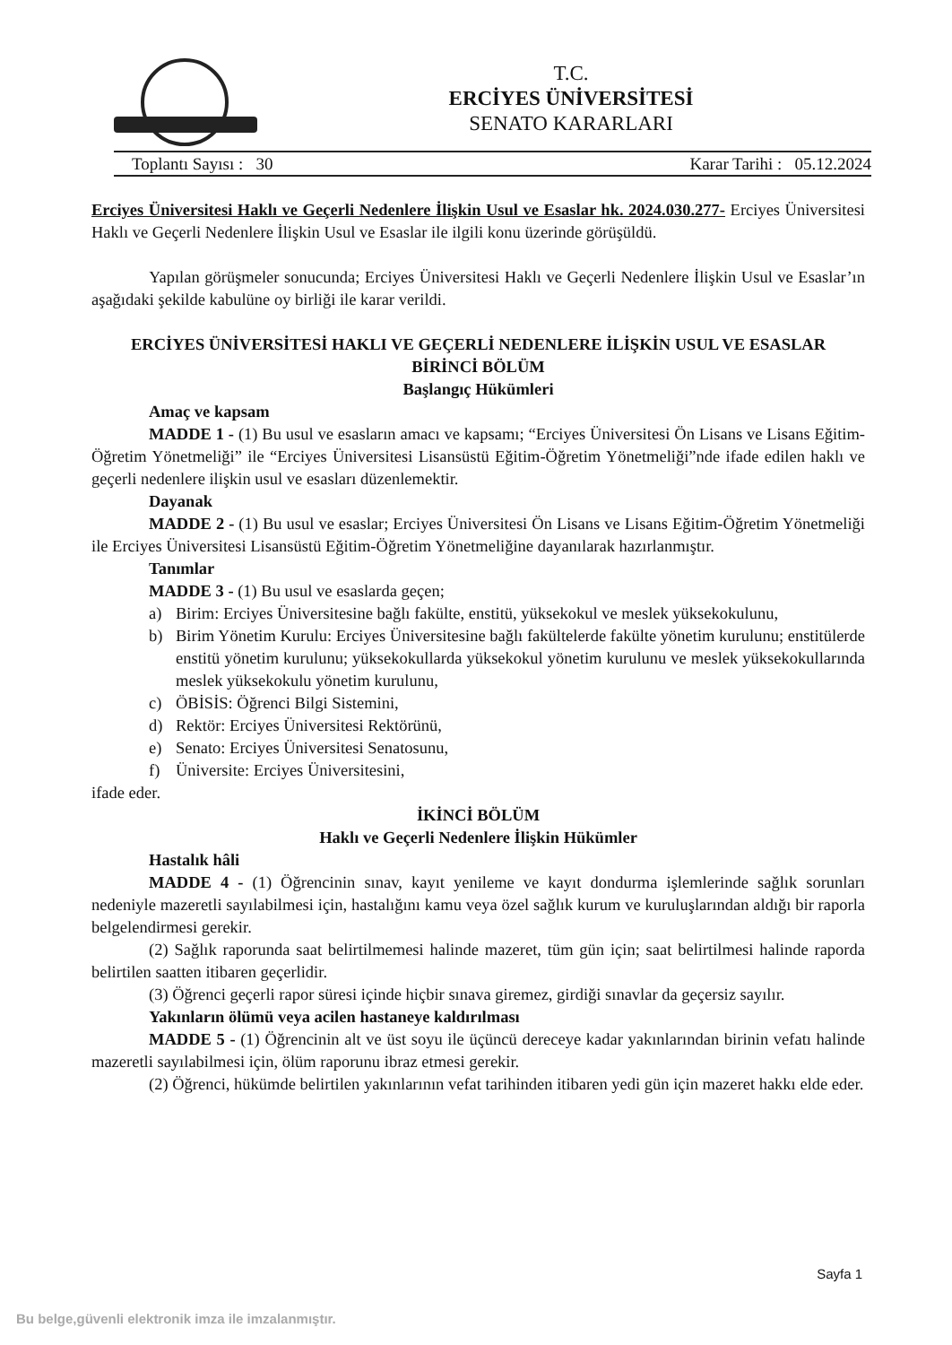T.C.
ERCİYES ÜNİVERSİTESİ
SENATO KARARLARI
Toplantı Sayısı : 30 Karar Tarihi : 05.12.2024
Erciyes Üniversitesi Haklı ve Geçerli Nedenlere İlişkin Usul ve Esaslar hk. 2024.030.277- Erciyes Üniversitesi Haklı ve Geçerli Nedenlere İlişkin Usul ve Esaslar ile ilgili konu üzerinde görüşüldü.
Yapılan görüşmeler sonucunda; Erciyes Üniversitesi Haklı ve Geçerli Nedenlere İlişkin Usul ve Esaslar’ın aşağıdaki şekilde kabulüne oy birliği ile karar verildi.
ERCİYES ÜNİVERSİTESİ HAKLI VE GEÇERLİ NEDENLERE İLİŞKİN USUL VE ESASLAR
BİRİNCİ BÖLÜM
Başlangıç Hükümleri
Amaç ve kapsam
MADDE 1 - (1) Bu usul ve esasların amacı ve kapsamı; “Erciyes Üniversitesi Ön Lisans ve Lisans Eğitim-Öğretim Yönetmeliği” ile “Erciyes Üniversitesi Lisansüstü Eğitim-Öğretim Yönetmeliği”nde ifade edilen haklı ve geçerli nedenlere ilişkin usul ve esasları düzenlemektir.
Dayanak
MADDE 2 - (1) Bu usul ve esaslar; Erciyes Üniversitesi Ön Lisans ve Lisans Eğitim-Öğretim Yönetmeliği ile Erciyes Üniversitesi Lisansüstü Eğitim-Öğretim Yönetmeliğine dayanılarak hazırlanmıştır.
Tanımlar
MADDE 3 - (1) Bu usul ve esaslarda geçen;
a) Birim: Erciyes Üniversitesine bağlı fakülte, enstitü, yüksekokul ve meslek yüksekokulunu,
b) Birim Yönetim Kurulu: Erciyes Üniversitesine bağlı fakültelerde fakülte yönetim kurulunu; enstitülerde enstitü yönetim kurulunu; yüksekokullarda yüksekokul yönetim kurulunu ve meslek yüksekokullarında meslek yüksekokulu yönetim kurulunu,
c) ÖBİSİS: Öğrenci Bilgi Sistemini,
d) Rektör: Erciyes Üniversitesi Rektörünü,
e) Senato: Erciyes Üniversitesi Senatosunu,
f) Üniversite: Erciyes Üniversitesini,
ifade eder.
İKİNCİ BÖLÜM
Haklı ve Geçerli Nedenlere İlişkin Hükümler
Hastalık hâli
MADDE 4 - (1) Öğrencinin sınav, kayıt yenileme ve kayıt dondurma işlemlerinde sağlık sorunları nedeniyle mazeretli sayılabilmesi için, hastalığını kamu veya özel sağlık kurum ve kuruluşlarından aldığı bir raporla belgelendirmesi gerekir.
(2) Sağlık raporunda saat belirtilmemesi halinde mazeret, tüm gün için; saat belirtilmesi halinde raporda belirtilen saatten itibaren geçerlidir.
(3) Öğrenci geçerli rapor süresi içinde hiçbir sınava giremez, girdiği sınavlar da geçersiz sayılır.
Yakınların ölümü veya acilen hastaneye kaldırılması
MADDE 5 - (1) Öğrencinin alt ve üst soyu ile üçüncü dereceye kadar yakınlarından birinin vefatı halinde mazeretli sayılabilmesi için, ölüm raporunu ibraz etmesi gerekir.
(2) Öğrenci, hükümde belirtilen yakınlarının vefat tarihinden itibaren yedi gün için mazeret hakkı elde eder.
Sayfa 1
Bu belge,güvenli elektronik imza ile imzalanmıştır.